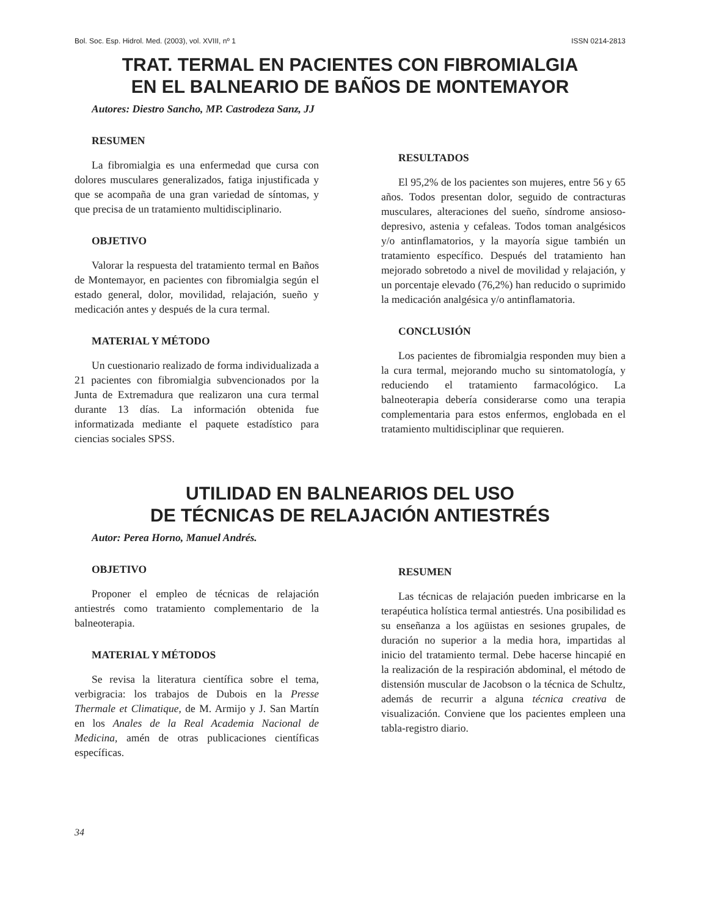Bol. Soc. Esp. Hidrol. Med. (2003), vol. XVIII, nº 1 ISSN 0214-2813
TRAT. TERMAL EN PACIENTES CON FIBROMIALGIA
EN EL BALNEARIO DE BAÑOS DE MONTEMAYOR
Autores: Diestro Sancho, MP. Castrodeza Sanz, JJ
RESUMEN
La fibromialgia es una enfermedad que cursa con dolores musculares generalizados, fatiga injustificada y que se acompaña de una gran variedad de síntomas, y que precisa de un tratamiento multidisciplinario.
OBJETIVO
Valorar la respuesta del tratamiento termal en Baños de Montemayor, en pacientes con fibromialgia según el estado general, dolor, movilidad, relajación, sueño y medicación antes y después de la cura termal.
MATERIAL Y MÉTODO
Un cuestionario realizado de forma individualizada a 21 pacientes con fibromialgia subvencionados por la Junta de Extremadura que realizaron una cura termal durante 13 días. La información obtenida fue informatizada mediante el paquete estadístico para ciencias sociales SPSS.
RESULTADOS
El 95,2% de los pacientes son mujeres, entre 56 y 65 años. Todos presentan dolor, seguido de contracturas musculares, alteraciones del sueño, síndrome ansioso-depresivo, astenia y cefaleas. Todos toman analgésicos y/o antinflamatorios, y la mayoría sigue también un tratamiento específico. Después del tratamiento han mejorado sobretodo a nivel de movilidad y relajación, y un porcentaje elevado (76,2%) han reducido o suprimido la medicación analgésica y/o antinflamatoria.
CONCLUSIÓN
Los pacientes de fibromialgia responden muy bien a la cura termal, mejorando mucho su sintomatología, y reduciendo el tratamiento farmacológico. La balneoterapia debería considerarse como una terapia complementaria para estos enfermos, englobada en el tratamiento multidisciplinar que requieren.
UTILIDAD EN BALNEARIOS DEL USO
DE TÉCNICAS DE RELAJACIÓN ANTIESTRÉS
Autor: Perea Horno, Manuel Andrés.
OBJETIVO
Proponer el empleo de técnicas de relajación antiestrés como tratamiento complementario de la balneoterapia.
MATERIAL Y MÉTODOS
Se revisa la literatura científica sobre el tema, verbigracia: los trabajos de Dubois en la Presse Thermale et Climatique, de M. Armijo y J. San Martín en los Anales de la Real Academia Nacional de Medicina, amén de otras publicaciones científicas específicas.
RESUMEN
Las técnicas de relajación pueden imbricarse en la terapéutica holística termal antiestrés. Una posibilidad es su enseñanza a los agüistas en sesiones grupales, de duración no superior a la media hora, impartidas al inicio del tratamiento termal. Debe hacerse hincapié en la realización de la respiración abdominal, el método de distensión muscular de Jacobson o la técnica de Schultz, además de recurrir a alguna técnica creativa de visualización. Conviene que los pacientes empleen una tabla-registro diario.
34